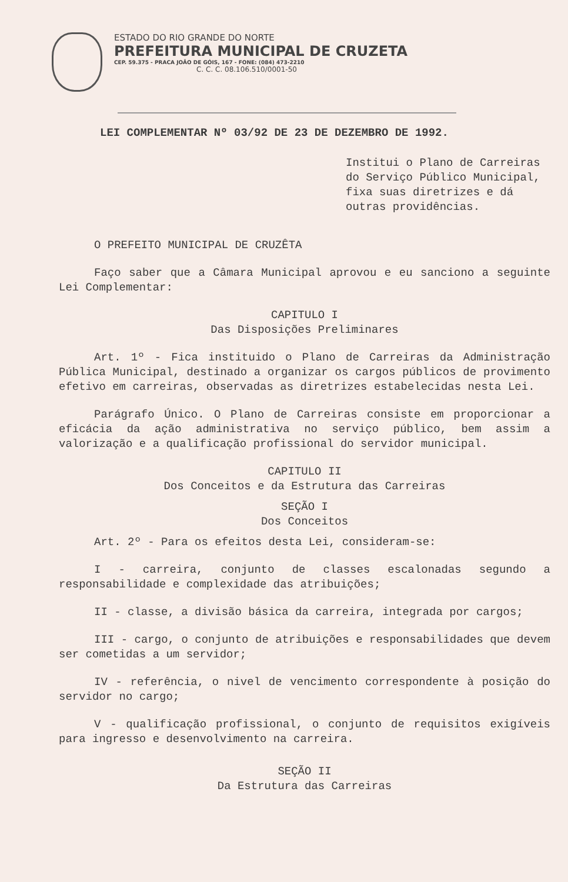ESTADO DO RIO GRANDE DO NORTE
PREFEITURA MUNICIPAL DE CRUZETA
CEP. 59.375 - PRACA JOÃO DE GÓIS, 167 - FONE: (084) 473-2210
C. C. C. 08.106.510/0001-50
LEI COMPLEMENTAR Nº 03/92 DE 23 DE DEZEMBRO DE 1992.
Institui o Plano de Carreiras do Serviço Público Municipal, fixa suas diretrizes e dá outras providências.
O PREFEITO MUNICIPAL DE CRUZÊTA
Faço saber que a Câmara Municipal aprovou e eu sanciono a seguinte Lei Complementar:
CAPITULO I
Das Disposições Preliminares
Art. 1º - Fica instituido o Plano de Carreiras da Administração Pública Municipal, destinado a organizar os cargos públicos de provimento efetivo em carreiras, observadas as diretrizes estabelecidas nesta Lei.
Parágrafo Único. O Plano de Carreiras consiste em proporcionar a eficácia da ação administrativa no serviço público, bem assim a valorização e a qualificação profissional do servidor municipal.
CAPITULO II
Dos Conceitos e da Estrutura das Carreiras
SEÇÃO I
Dos Conceitos
Art. 2º - Para os efeitos desta Lei, consideram-se:
I - carreira, conjunto de classes escalonadas segundo a responsabilidade e complexidade das atribuições;
II - classe, a divisão básica da carreira, integrada por cargos;
III - cargo, o conjunto de atribuições e responsabilidades que devem ser cometidas a um servidor;
IV - referência, o nivel de vencimento correspondente à posição do servidor no cargo;
V - qualificação profissional, o conjunto de requisitos exigíveis para ingresso e desenvolvimento na carreira.
SEÇÃO II
Da Estrutura das Carreiras